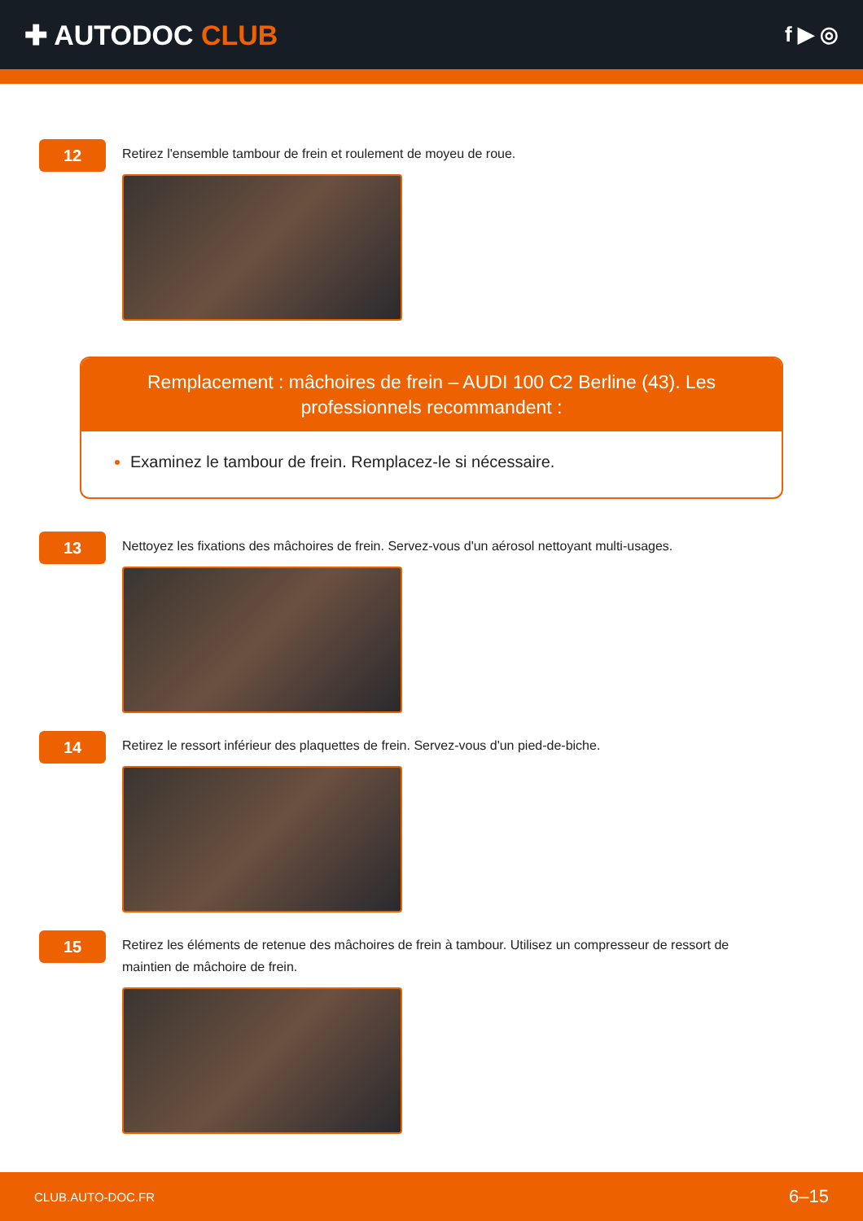✚ AUTODOC CLUB
f ▶ ◎
12
Retirez l'ensemble tambour de frein et roulement de moyeu de roue.
Remplacement : mâchoires de frein – AUDI 100 C2 Berline (43). Les professionnels recommandent :
Examinez le tambour de frein. Remplacez-le si nécessaire.
13
Nettoyez les fixations des mâchoires de frein. Servez-vous d'un aérosol nettoyant multi-usages.
14
Retirez le ressort inférieur des plaquettes de frein. Servez-vous d'un pied-de-biche.
15
Retirez les éléments de retenue des mâchoires de frein à tambour. Utilisez un compresseur de ressort de maintien de mâchoire de frein.
CLUB.AUTO-DOC.FR 6–15